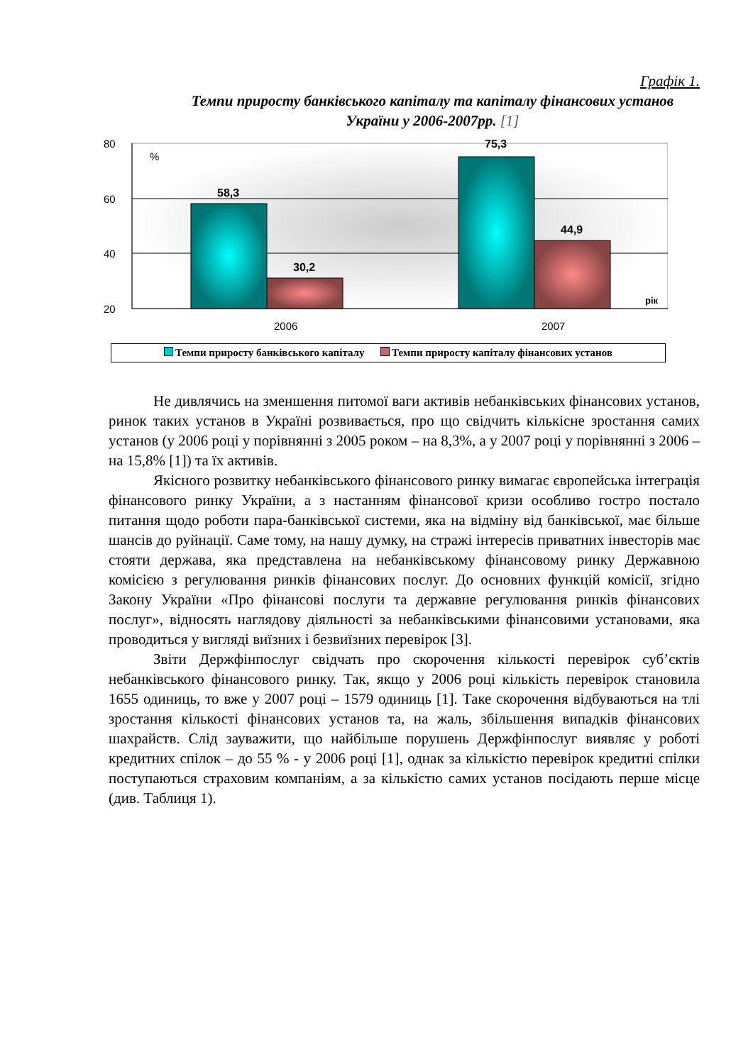Графік 1.
Темпи приросту банківського капіталу та капіталу фінансових установ України у 2006-2007рр. [1]
80
60
40
20
%
58,3
30,2
75,3
44,9
рік
2006
2007
Темпи приросту банківського капіталу Темпи приросту капіталу фінансових установ
Не дивлячись на зменшення питомої ваги активів небанківських фінансових установ, ринок таких установ в Україні розвивається, про що свідчить кількісне зростання самих установ (у 2006 році у порівнянні з 2005 роком – на 8,3%, а у 2007 році у порівнянні з 2006 – на 15,8% [1]) та їх активів.
Якісного розвитку небанківського фінансового ринку вимагає європейська інтеграція фінансового ринку України, а з настанням фінансової кризи особливо гостро постало питання щодо роботи пара-банківської системи, яка на відміну від банківської, має більше шансів до руйнації. Саме тому, на нашу думку, на стражі інтересів приватних інвесторів має стояти держава, яка представлена на небанківському фінансовому ринку Державною комісією з регулювання ринків фінансових послуг. До основних функцій комісії, згідно Закону України «Про фінансові послуги та державне регулювання ринків фінансових послуг», відносять наглядову діяльності за небанківськими фінансовими установами, яка проводиться у вигляді виїзних і безвиїзних перевірок [3].
Звіти Держфінпослуг свідчать про скорочення кількості перевірок суб’єктів небанківського фінансового ринку. Так, якщо у 2006 році кількість перевірок становила 1655 одиниць, то вже у 2007 році – 1579 одиниць [1]. Таке скорочення відбуваються на тлі зростання кількості фінансових установ та, на жаль, збільшення випадків фінансових шахрайств. Слід зауважити, що найбільше порушень Держфінпослуг виявляє у роботі кредитних спілок – до 55 % - у 2006 році [1], однак за кількістю перевірок кредитні спілки поступаються страховим компаніям, а за кількістю самих установ посідають перше місце (див. Таблиця 1).